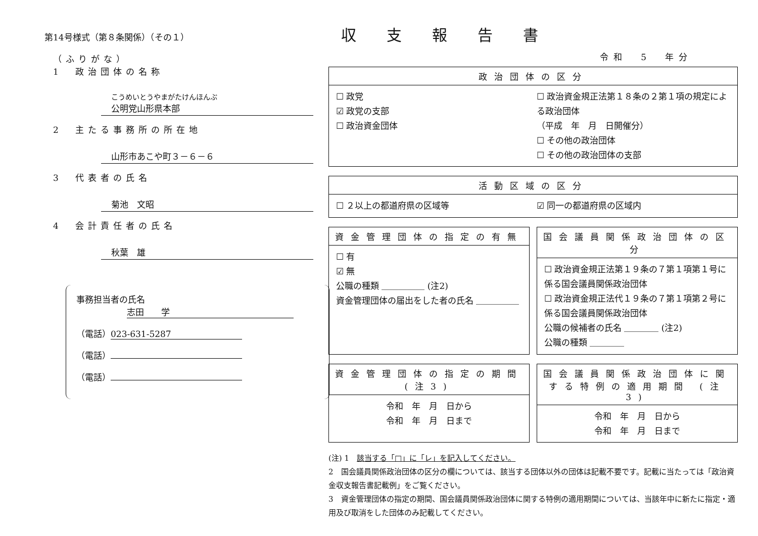第14号様式（第８条関係）（その１）
収支報告書
（ふりがな）
1　政治団体の名称
こうめいとうやまがたけんほんぶ
公明党山形県本部
2　主たる事務所の所在地
山形市あこや町３－６－６
3　代表者の氏名
菊池　文昭
4　会計責任者の氏名
秋葉　雄
事務担当者の氏名
志田　　学
（電話） 023-631-5287
（電話）
（電話）
令和　5　年分
政治団体の区分
☐ 政党
☑ 政党の支部
☐ 政治資金団体
☐ 政治資金規正法第１８条の２第１項の規定による政治団体
（平成　年　月　日開催分）
☐ その他の政治団体
☐ その他の政治団体の支部
活動区域の区分
☐ ２以上の都道府県の区域等 ☑ 同一の都道府県の区域内
資金管理団体の指定の有無
☐ 有
☑ 無
公職の種類 ＿＿＿＿＿ (注2)
資金管理団体の届出をした者の氏名 ＿＿＿＿＿
国会議員関係政治団体の区分
☐ 政治資金規正法第１９条の７第１項第１号に係る国会議員関係政治団体
☐ 政治資金規正法代１９条の７第１項第２号に係る国会議員関係政治団体
公職の候補者の氏名 ＿＿＿＿ (注2)
公職の種類 ＿＿＿＿
資金管理団体の指定の期間 (注3)
令和　年　月　日から
令和　年　月　日まで
国会議員関係政治団体に関する特例の適用期間 (注3)
令和　年　月　日から
令和　年　月　日まで
(注) 1　該当する「□」に「レ」を記入してください。
2　国会議員関係政治団体の区分の欄については、該当する団体以外の団体は記載不要です。記載に当たっては「政治資金収支報告書記載例」をご覧ください。
3　資金管理団体の指定の期間、国会議員関係政治団体に関する特例の適用期間については、当該年中に新たに指定・適用及び取消をした団体のみ記載してください。